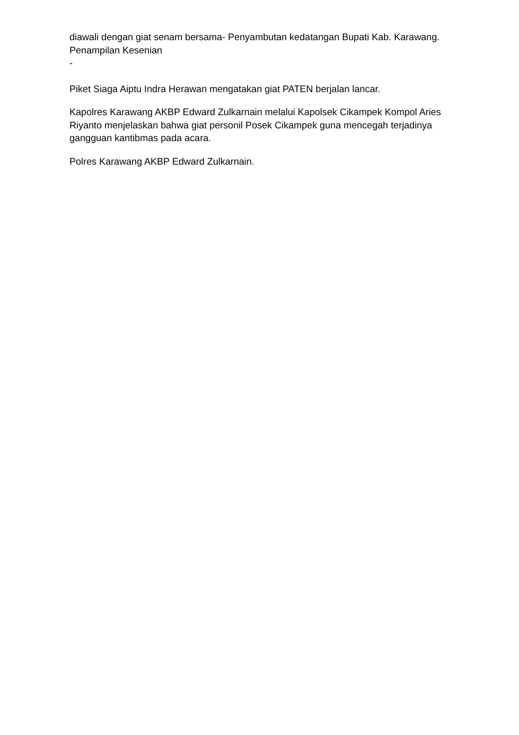diawali dengan giat senam bersama- Penyambutan kedatangan Bupati Kab. Karawang.
Penampilan Kesenian
-
Piket Siaga Aiptu Indra Herawan mengatakan giat PATEN berjalan lancar.
Kapolres Karawang AKBP Edward Zulkarnain melalui Kapolsek Cikampek Kompol Aries Riyanto menjelaskan bahwa giat personil Posek Cikampek guna mencegah terjadinya gangguan kantibmas pada acara.
Polres Karawang AKBP Edward Zulkarnain.